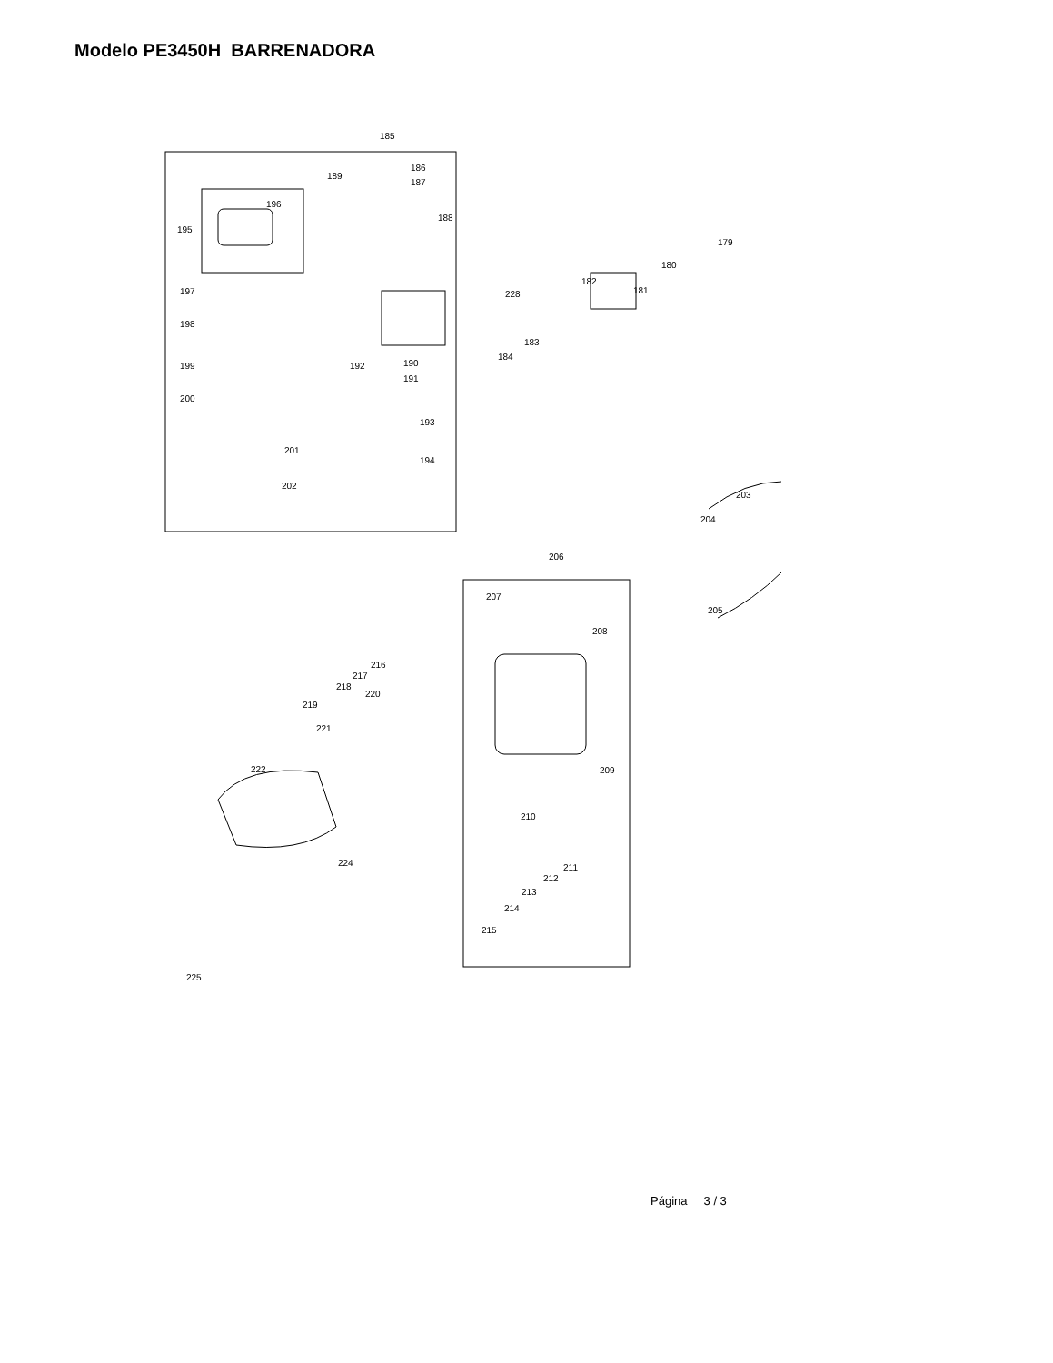Modelo PE3450H BARRENADORA
185
186
187
189
188
196
195
197
198
199
200
201
202
190
191
192
193
194
179
180
181
182
228
183
184
203
204
206
207
208
205
216
217
218
219
220
221
209
210
211
212
213
214
215
222
224
225
Página 3 / 3